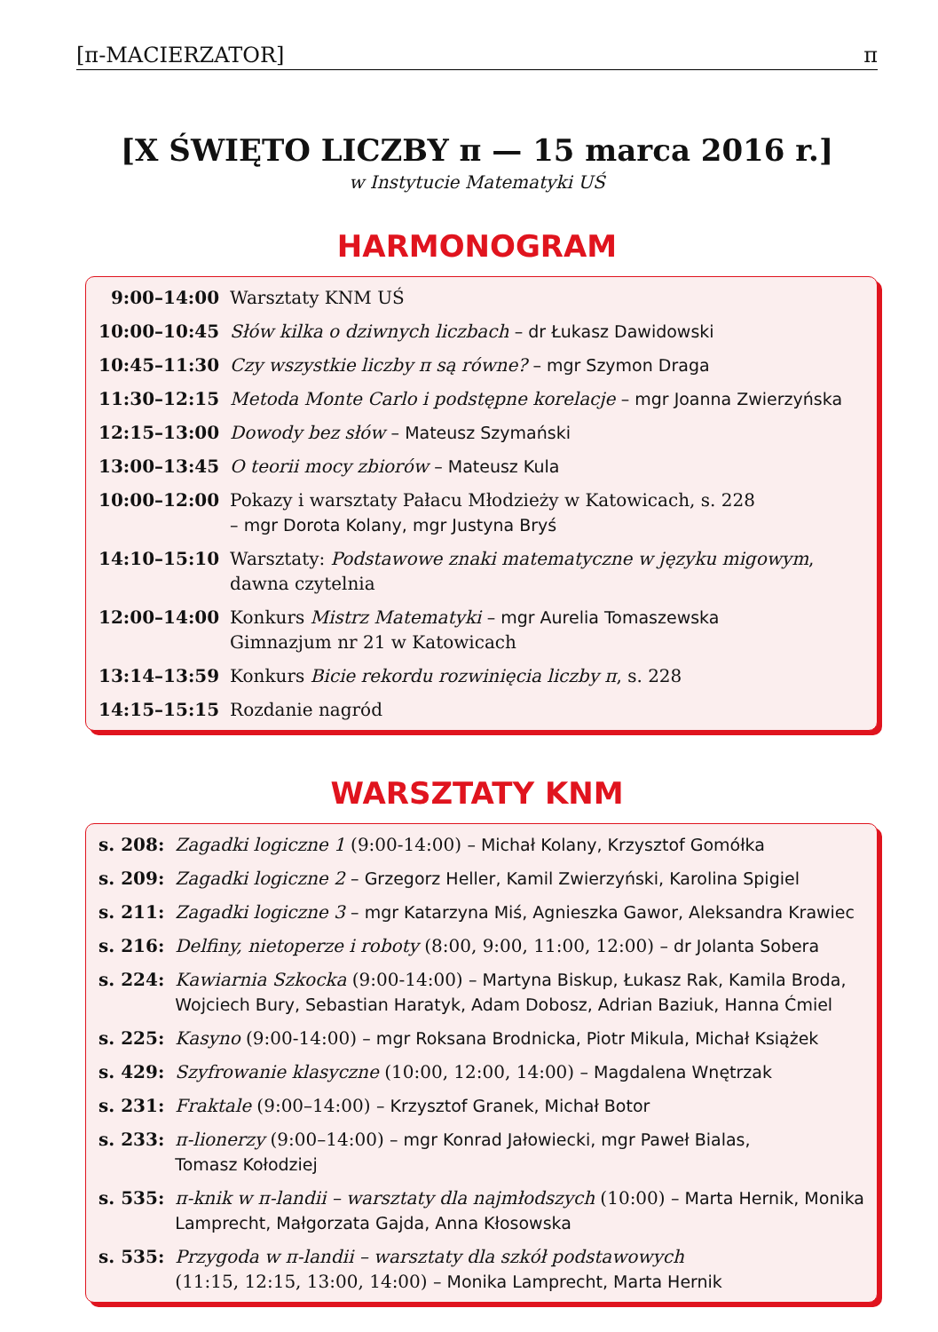[π-MACIERZATOR] π
[X ŚWIĘTO LICZBY π — 15 marca 2016 r.]
w Instytucie Matematyki UŚ
HARMONOGRAM
| 9:00–14:00 | Warsztaty KNM UŚ |
| 10:00–10:45 | Słów kilka o dziwnych liczbach – dr Łukasz Dawidowski |
| 10:45–11:30 | Czy wszystkie liczby π są równe? – mgr Szymon Draga |
| 11:30–12:15 | Metoda Monte Carlo i podstępne korelacje – mgr Joanna Zwierzyńska |
| 12:15–13:00 | Dowody bez słów – Mateusz Szymański |
| 13:00–13:45 | O teorii mocy zbiorów – Mateusz Kula |
| 10:00–12:00 | Pokazy i warsztaty Pałacu Młodzieży w Katowicach, s. 228 – mgr Dorota Kolany, mgr Justyna Bryś |
| 14:10–15:10 | Warsztaty: Podstawowe znaki matematyczne w języku migowym , dawna czytelnia |
| 12:00–14:00 | Konkurs Mistrz Matematyki – mgr Aurelia Tomaszewska Gimnazjum nr 21 w Katowicach |
| 13:14–13:59 | Konkurs Bicie rekordu rozwinięcia liczby π , s. 228 |
| 14:15–15:15 | Rozdanie nagród |
WARSZTATY KNM
| s. 208: | Zagadki logiczne 1 (9:00-14:00) – Michał Kolany, Krzysztof Gomółka |
| s. 209: | Zagadki logiczne 2 – Grzegorz Heller, Kamil Zwierzyński, Karolina Spigiel |
| s. 211: | Zagadki logiczne 3 – mgr Katarzyna Miś, Agnieszka Gawor, Aleksandra Krawiec |
| s. 216: | Delfiny, nietoperze i roboty (8:00, 9:00, 11:00, 12:00) – dr Jolanta Sobera |
| s. 224: | Kawiarnia Szkocka (9:00-14:00) – Martyna Biskup, Łukasz Rak, Kamila Broda, Wojciech Bury, Sebastian Haratyk, Adam Dobosz, Adrian Baziuk, Hanna Ćmiel |
| s. 225: | Kasyno (9:00-14:00) – mgr Roksana Brodnicka, Piotr Mikula, Michał Książek |
| s. 429: | Szyfrowanie klasyczne (10:00, 12:00, 14:00) – Magdalena Wnętrzak |
| s. 231: | Fraktale (9:00–14:00) – Krzysztof Granek, Michał Botor |
| s. 233: | π-lionerzy (9:00–14:00) – mgr Konrad Jałowiecki, mgr Paweł Bialas, Tomasz Kołodziej |
| s. 535: | π-knik w π-landii – warsztaty dla najmłodszych (10:00) – Marta Hernik, Monika Lamprecht, Małgorzata Gajda, Anna Kłosowska |
| s. 535: | Przygoda w π-landii – warsztaty dla szkół podstawowych (11:15, 12:15, 13:00, 14:00) – Monika Lamprecht, Marta Hernik |